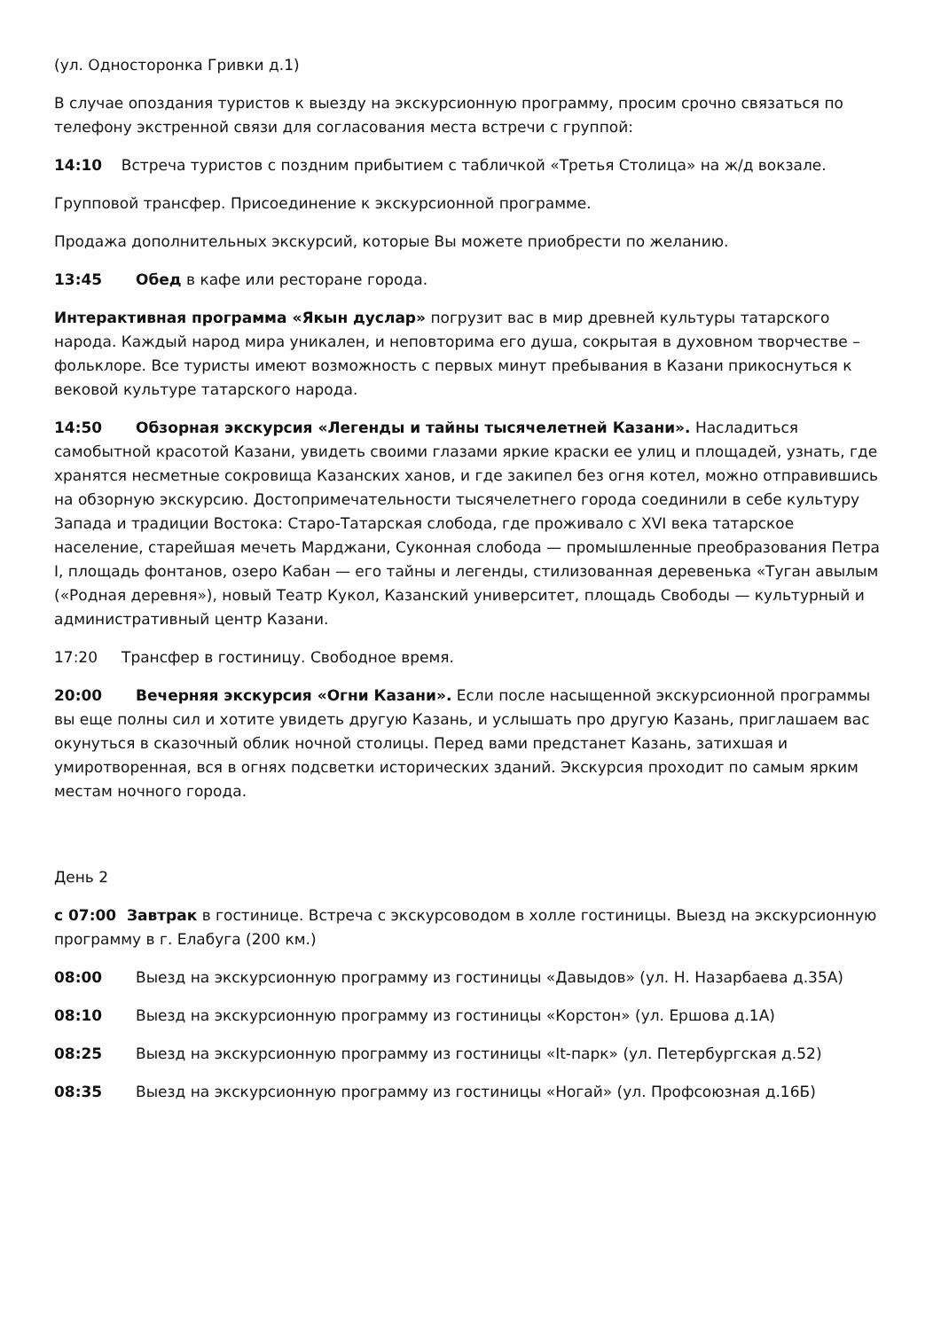(ул. Односторонка Гривки д.1)
В случае опоздания туристов к выезду на экскурсионную программу, просим срочно связаться по телефону экстренной связи для согласования места встречи с группой:
14:10 Встреча туристов с поздним прибытием с табличкой «Третья Столица» на ж/д вокзале.
Групповой трансфер. Присоединение к экскурсионной программе.
Продажа дополнительных экскурсий, которые Вы можете приобрести по желанию.
13:45 Обед в кафе или ресторане города.
Интерактивная программа «Якын дуслар» погрузит вас в мир древней культуры татарского народа. Каждый народ мира уникален, и неповторима его душа, сокрытая в духовном творчестве – фольклоре. Все туристы имеют возможность с первых минут пребывания в Казани прикоснуться к вековой культуре татарского народа.
14:50 Обзорная экскурсия «Легенды и тайны тысячелетней Казани». Насладиться самобытной красотой Казани, увидеть своими глазами яркие краски ее улиц и площадей, узнать, где хранятся несметные сокровища Казанских ханов, и где закипел без огня котел, можно отправившись на обзорную экскурсию. Достопримечательности тысячелетнего города соединили в себе культуру Запада и традиции Востока: Старо-Татарская слобода, где проживало с XVI века татарское население, старейшая мечеть Марджани, Суконная слобода — промышленные преобразования Петра I, площадь фонтанов, озеро Кабан — его тайны и легенды, стилизованная деревенька «Туган авылым («Родная деревня»), новый Театр Кукол, Казанский университет, площадь Свободы — культурный и административный центр Казани.
17:20 Трансфер в гостиницу. Свободное время.
20:00 Вечерняя экскурсия «Огни Казани». Если после насыщенной экскурсионной программы вы еще полны сил и хотите увидеть другую Казань, и услышать про другую Казань, приглашаем вас окунуться в сказочный облик ночной столицы. Перед вами предстанет Казань, затихшая и умиротворенная, вся в огнях подсветки исторических зданий. Экскурсия проходит по самым ярким местам ночного города.
День 2
с 07:00 Завтрак в гостинице. Встреча с экскурсоводом в холле гостиницы. Выезд на экскурсионную программу в г. Елабуга (200 км.)
08:00 Выезд на экскурсионную программу из гостиницы «Давыдов» (ул. Н. Назарбаева д.35А)
08:10 Выезд на экскурсионную программу из гостиницы «Корстон» (ул. Ершова д.1А)
08:25 Выезд на экскурсионную программу из гостиницы «It-парк» (ул. Петербургская д.52)
08:35 Выезд на экскурсионную программу из гостиницы «Ногай» (ул. Профсоюзная д.16Б)